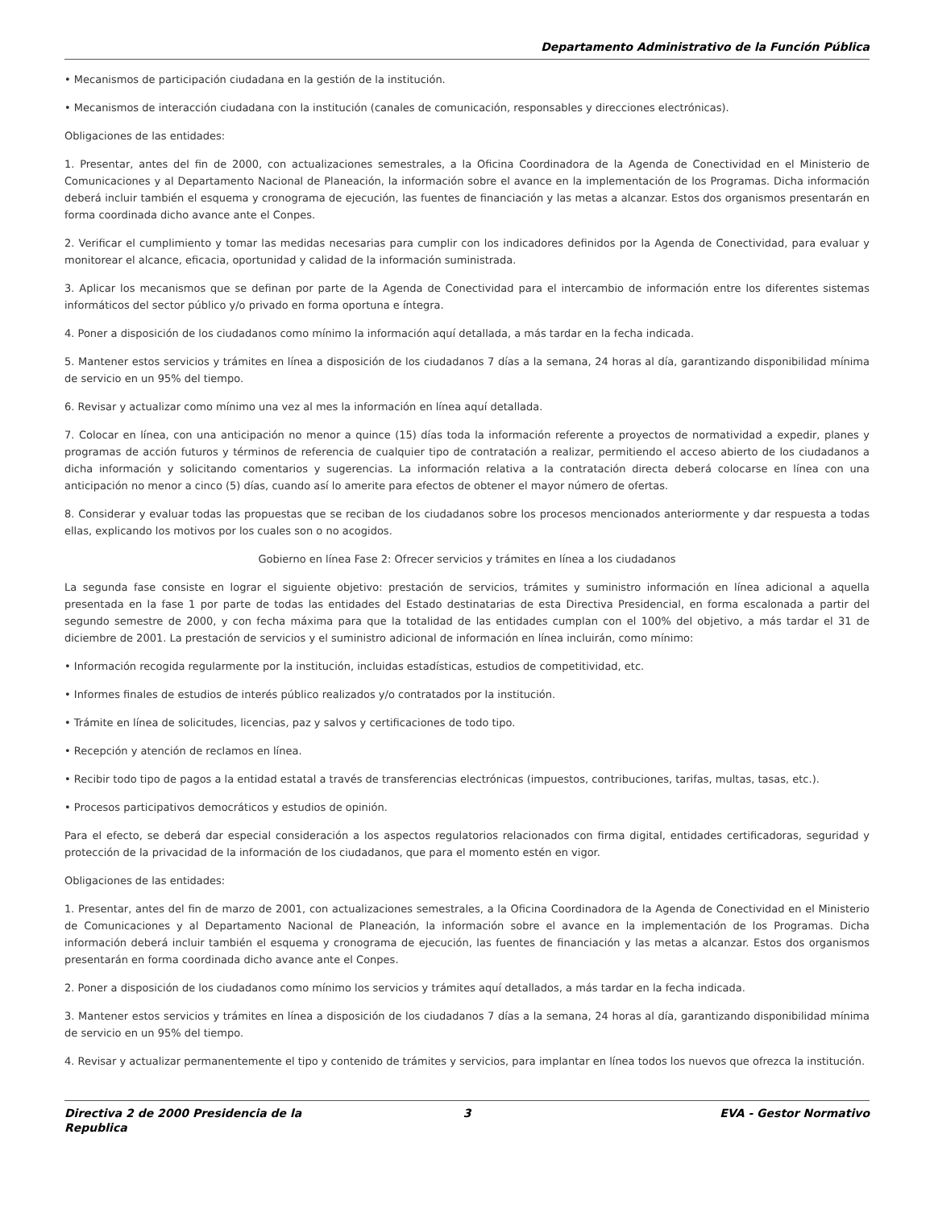Departamento Administrativo de la Función Pública
• Mecanismos de participación ciudadana en la gestión de la institución.
• Mecanismos de interacción ciudadana con la institución (canales de comunicación, responsables y direcciones electrónicas).
Obligaciones de las entidades:
1. Presentar, antes del fin de 2000, con actualizaciones semestrales, a la Oficina Coordinadora de la Agenda de Conectividad en el Ministerio de Comunicaciones y al Departamento Nacional de Planeación, la información sobre el avance en la implementación de los Programas. Dicha información deberá incluir también el esquema y cronograma de ejecución, las fuentes de financiación y las metas a alcanzar. Estos dos organismos presentarán en forma coordinada dicho avance ante el Conpes.
2. Verificar el cumplimiento y tomar las medidas necesarias para cumplir con los indicadores definidos por la Agenda de Conectividad, para evaluar y monitorear el alcance, eficacia, oportunidad y calidad de la información suministrada.
3. Aplicar los mecanismos que se definan por parte de la Agenda de Conectividad para el intercambio de información entre los diferentes sistemas informáticos del sector público y/o privado en forma oportuna e íntegra.
4. Poner a disposición de los ciudadanos como mínimo la información aquí detallada, a más tardar en la fecha indicada.
5. Mantener estos servicios y trámites en línea a disposición de los ciudadanos 7 días a la semana, 24 horas al día, garantizando disponibilidad mínima de servicio en un 95% del tiempo.
6. Revisar y actualizar como mínimo una vez al mes la información en línea aquí detallada.
7. Colocar en línea, con una anticipación no menor a quince (15) días toda la información referente a proyectos de normatividad a expedir, planes y programas de acción futuros y términos de referencia de cualquier tipo de contratación a realizar, permitiendo el acceso abierto de los ciudadanos a dicha información y solicitando comentarios y sugerencias. La información relativa a la contratación directa deberá colocarse en línea con una anticipación no menor a cinco (5) días, cuando así lo amerite para efectos de obtener el mayor número de ofertas.
8. Considerar y evaluar todas las propuestas que se reciban de los ciudadanos sobre los procesos mencionados anteriormente y dar respuesta a todas ellas, explicando los motivos por los cuales son o no acogidos.
Gobierno en línea Fase 2: Ofrecer servicios y trámites en línea a los ciudadanos
La segunda fase consiste en lograr el siguiente objetivo: prestación de servicios, trámites y suministro información en línea adicional a aquella presentada en la fase 1 por parte de todas las entidades del Estado destinatarias de esta Directiva Presidencial, en forma escalonada a partir del segundo semestre de 2000, y con fecha máxima para que la totalidad de las entidades cumplan con el 100% del objetivo, a más tardar el 31 de diciembre de 2001. La prestación de servicios y el suministro adicional de información en línea incluirán, como mínimo:
• Información recogida regularmente por la institución, incluidas estadísticas, estudios de competitividad, etc.
• Informes finales de estudios de interés público realizados y/o contratados por la institución.
• Trámite en línea de solicitudes, licencias, paz y salvos y certificaciones de todo tipo.
• Recepción y atención de reclamos en línea.
• Recibir todo tipo de pagos a la entidad estatal a través de transferencias electrónicas (impuestos, contribuciones, tarifas, multas, tasas, etc.).
• Procesos participativos democráticos y estudios de opinión.
Para el efecto, se deberá dar especial consideración a los aspectos regulatorios relacionados con firma digital, entidades certificadoras, seguridad y protección de la privacidad de la información de los ciudadanos, que para el momento estén en vigor.
Obligaciones de las entidades:
1. Presentar, antes del fin de marzo de 2001, con actualizaciones semestrales, a la Oficina Coordinadora de la Agenda de Conectividad en el Ministerio de Comunicaciones y al Departamento Nacional de Planeación, la información sobre el avance en la implementación de los Programas. Dicha información deberá incluir también el esquema y cronograma de ejecución, las fuentes de financiación y las metas a alcanzar. Estos dos organismos presentarán en forma coordinada dicho avance ante el Conpes.
2. Poner a disposición de los ciudadanos como mínimo los servicios y trámites aquí detallados, a más tardar en la fecha indicada.
3. Mantener estos servicios y trámites en línea a disposición de los ciudadanos 7 días a la semana, 24 horas al día, garantizando disponibilidad mínima de servicio en un 95% del tiempo.
4. Revisar y actualizar permanentemente el tipo y contenido de trámites y servicios, para implantar en línea todos los nuevos que ofrezca la institución.
Directiva 2 de 2000 Presidencia de la Republica
3 EVA - Gestor Normativo